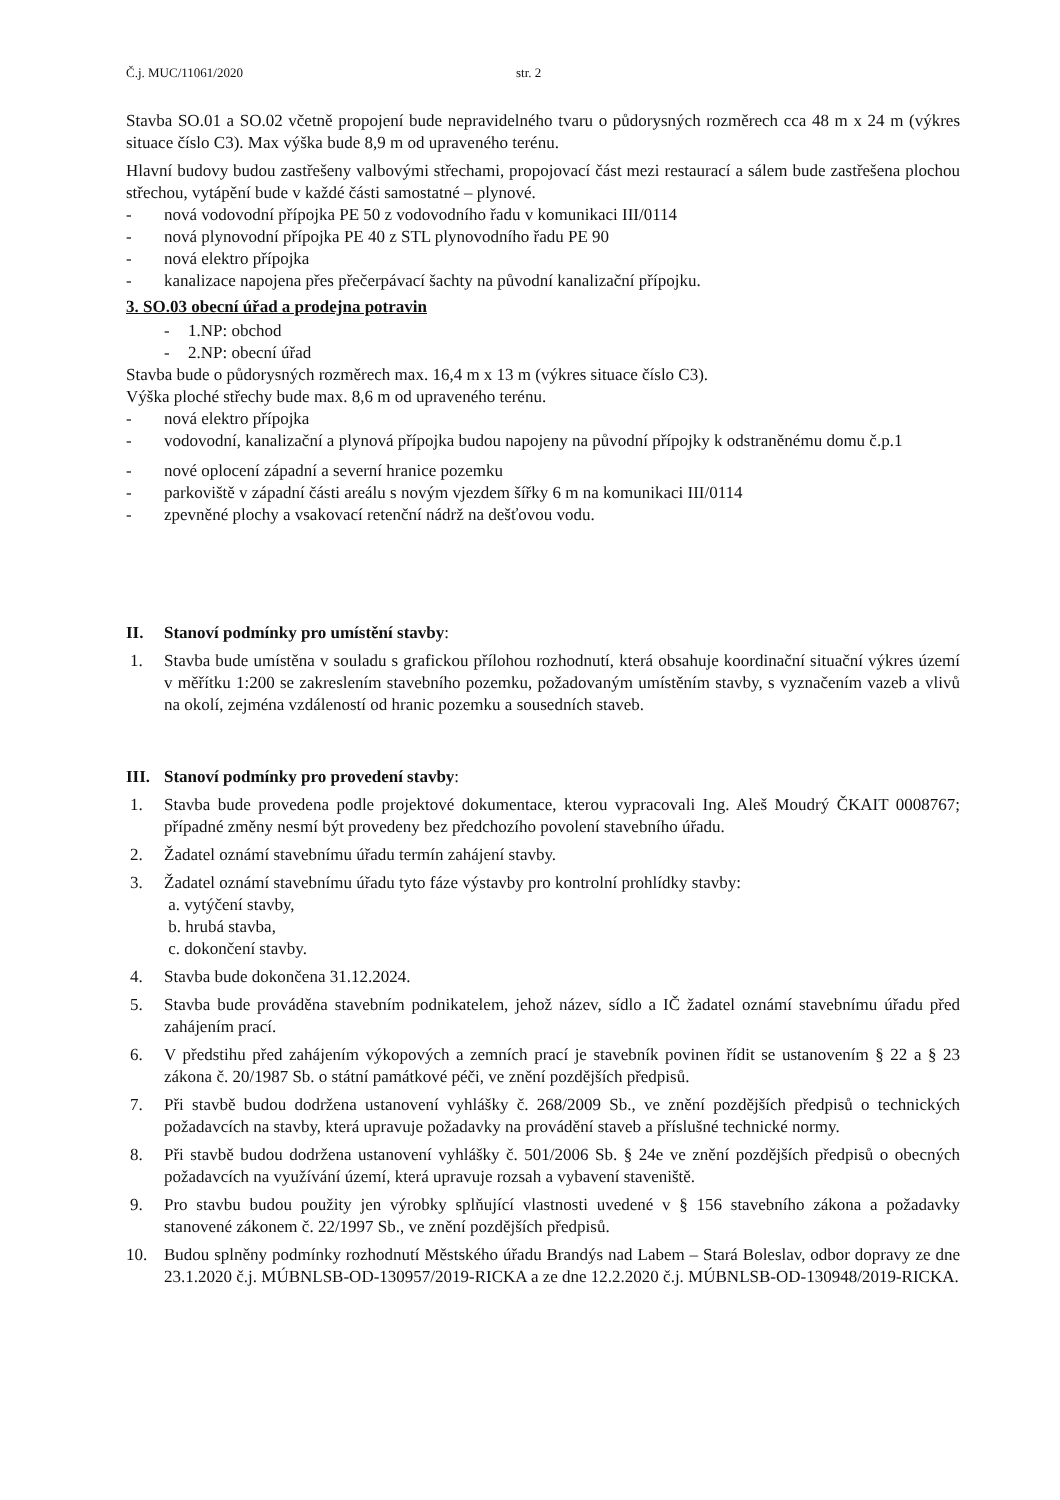Č.j. MUC/11061/2020 str. 2
Stavba SO.01 a SO.02 včetně propojení bude nepravidelného tvaru o půdorysných rozměrech cca 48 m x 24 m (výkres situace číslo C3). Max výška bude 8,9 m od upraveného terénu.
Hlavní budovy budou zastřešeny valbovými střechami, propojovací část mezi restaurací a sálem bude zastřešena plochou střechou, vytápění bude v každé části samostatné – plynové.
- nová vodovodní přípojka PE 50 z vodovodního řadu v komunikaci III/0114
- nová plynovodní přípojka PE 40 z STL plynovodního řadu PE 90
- nová elektro přípojka
- kanalizace napojena přes přečerpávací šachty na původní kanalizační přípojku.
3. SO.03 obecní úřad a prodejna potravin
- 1.NP: obchod
- 2.NP: obecní úřad
Stavba bude o půdorysných rozměrech max. 16,4 m x 13 m (výkres situace číslo C3).
Výška ploché střechy bude max. 8,6 m od upraveného terénu.
- nová elektro přípojka
- vodovodní, kanalizační a plynová přípojka budou napojeny na původní přípojky k odstraněnému domu č.p.1
- nové oplocení západní a severní hranice pozemku
- parkoviště v západní části areálu s novým vjezdem šířky 6 m na komunikaci III/0114
- zpevněné plochy a vsakovací retenční nádrž na dešťovou vodu.
II. Stanoví podmínky pro umístění stavby:
1. Stavba bude umístěna v souladu s grafickou přílohou rozhodnutí, která obsahuje koordinační situační výkres území v měřítku 1:200 se zakreslením stavebního pozemku, požadovaným umístěním stavby, s vyznačením vazeb a vlivů na okolí, zejména vzdáleností od hranic pozemku a sousedních staveb.
III. Stanoví podmínky pro provedení stavby:
1. Stavba bude provedena podle projektové dokumentace, kterou vypracovali Ing. Aleš Moudrý ČKAIT 0008767; případné změny nesmí být provedeny bez předchozího povolení stavebního úřadu.
2. Žadatel oznámí stavebnímu úřadu termín zahájení stavby.
3. Žadatel oznámí stavebnímu úřadu tyto fáze výstavby pro kontrolní prohlídky stavby:
a. vytýčení stavby,
b. hrubá stavba,
c. dokončení stavby.
4. Stavba bude dokončena 31.12.2024.
5. Stavba bude prováděna stavebním podnikatelem, jehož název, sídlo a IČ žadatel oznámí stavebnímu úřadu před zahájením prací.
6. V předstihu před zahájením výkopových a zemních prací je stavebník povinen řídit se ustanovením § 22 a § 23 zákona č. 20/1987 Sb. o státní památkové péči, ve znění pozdějších předpisů.
7. Při stavbě budou dodržena ustanovení vyhlášky č. 268/2009 Sb., ve znění pozdějších předpisů o technických požadavcích na stavby, která upravuje požadavky na provádění staveb a příslušné technické normy.
8. Při stavbě budou dodržena ustanovení vyhlášky č. 501/2006 Sb. § 24e ve znění pozdějších předpisů o obecných požadavcích na využívání území, která upravuje rozsah a vybavení staveniště.
9. Pro stavbu budou použity jen výrobky splňující vlastnosti uvedené v § 156 stavebního zákona a požadavky stanovené zákonem č. 22/1997 Sb., ve znění pozdějších předpisů.
10. Budou splněny podmínky rozhodnutí Městského úřadu Brandýs nad Labem – Stará Boleslav, odbor dopravy ze dne 23.1.2020 č.j. MÚBNLSB-OD-130957/2019-RICKA a ze dne 12.2.2020 č.j. MÚBNLSB-OD-130948/2019-RICKA.